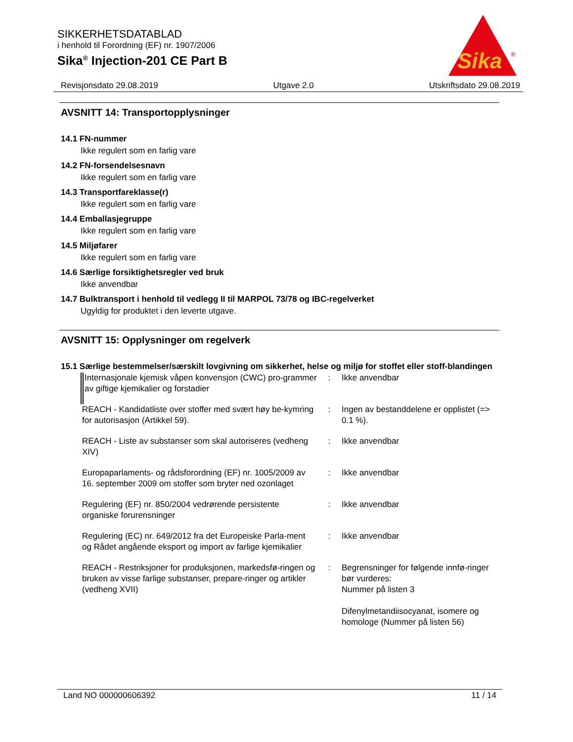SIKKERHETSDATABLAD
i henhold til Forordning (EF) nr. 1907/2006
Sika<sup>®</sup> Injection-201 CE Part B
Sika
®
Revisjonsdato 29.08.2019 Utgave 2.0 Utskriftsdato 29.08.2019
AVSNITT 14: Transportopplysninger
14.1 FN-nummer
Ikke regulert som en farlig vare
14.2 FN-forsendelsesnavn
Ikke regulert som en farlig vare
14.3 Transportfareklasse(r)
Ikke regulert som en farlig vare
14.4 Emballasjegruppe
Ikke regulert som en farlig vare
14.5 Miljøfarer
Ikke regulert som en farlig vare
14.6 Særlige forsiktighetsregler ved bruk
Ikke anvendbar
14.7 Bulktransport i henhold til vedlegg II til MARPOL 73/78 og IBC-regelverket
Ugyldig for produktet i den leverte utgave.
AVSNITT 15: Opplysninger om regelverk
15.1 Særlige bestemmelser/særskilt lovgivning om sikkerhet, helse og miljø for stoffet eller stoff-blandingen
| Internasjonale kjemisk våpen konvensjon (CWC) pro-grammer av giftige kjemikalier og forstadier | : | Ikke anvendbar |
| REACH - Kandidatliste over stoffer med svært høy be-kymring for autorisasjon (Artikkel 59). | : | Ingen av bestanddelene er opplistet (=> 0.1 %). |
| REACH - Liste av substanser som skal autoriseres (vedheng XIV) | : | Ikke anvendbar |
| Europaparlaments- og rådsforordning (EF) nr. 1005/2009 av 16. september 2009 om stoffer som bryter ned ozonlaget | : | Ikke anvendbar |
| Regulering (EF) nr. 850/2004 vedrørende persistente organiske forurensninger | : | Ikke anvendbar |
| Regulering (EC) nr. 649/2012 fra det Europeiske Parla-ment og Rådet angående eksport og import av farlige kjemikalier | : | Ikke anvendbar |
| REACH - Restriksjoner for produksjonen, markedsfø-ringen og bruken av visse farlige substanser, prepare-ringer og artikler (vedheng XVII) | : | Begrensninger for følgende innfø-ringer bør vurderes: Nummer på listen 3 Difenylmetandiisocyanat, isomere og homologe (Nummer på listen 56) |
Land NO 000000606392 11 / 14